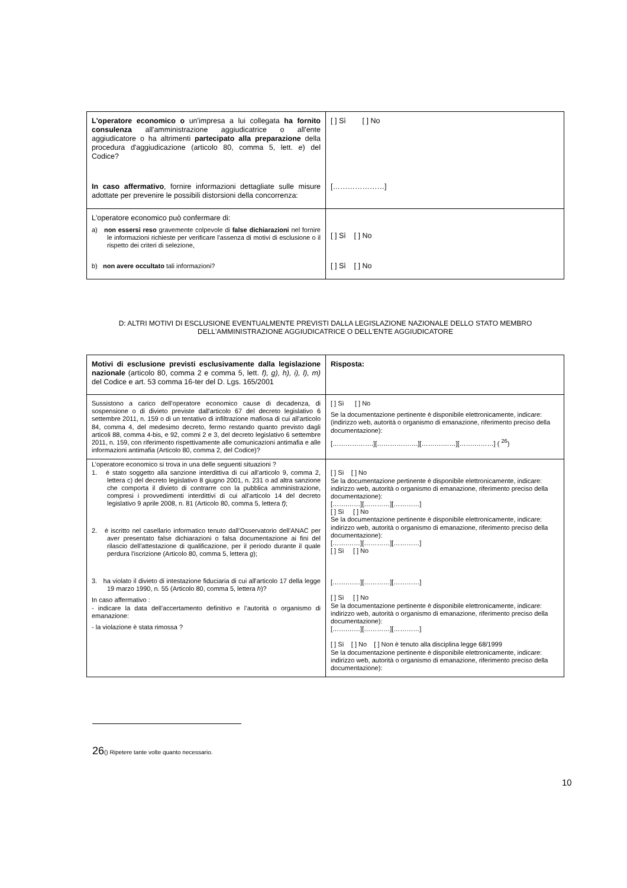| L'operatore economico o un'impresa a lui collegata ha fornito consulenza all'amministrazione aggiudicatrice o all'ente aggiudicatore o ha altrimenti partecipato alla preparazione della procedura d'aggiudicazione (articolo 80, comma 5, lett. e ) del Codice? In caso affermativo , fornire informazioni dettagliate sulle misure adottate per prevenire le possibili distorsioni della concorrenza: | [ ] Sì [ ] No […………………] |
| L'operatore economico può confermare di: a) non essersi reso gravemente colpevole di false dichiarazioni nel fornire le informazioni richieste per verificare l'assenza di motivi di esclusione o il rispetto dei criteri di selezione, b) non avere occultato tali informazioni? | [ ] Sì [ ] No [ ] Sì [ ] No |
D: ALTRI MOTIVI DI ESCLUSIONE EVENTUALMENTE PREVISTI DALLA LEGISLAZIONE NAZIONALE DELLO STATO MEMBRO DELL'AMMINISTRAZIONE AGGIUDICATRICE O DELL'ENTE AGGIUDICATORE
| Motivi di esclusione previsti esclusivamente dalla legislazione nazionale (articolo 80, comma 2 e comma 5, lett. f), g), h), i), l), m) del Codice e art. 53 comma 16-ter del D. Lgs. 165/2001 | Risposta: |
| Sussistono a carico dell’operatore economico cause di decadenza, di sospensione o di divieto previste dall'articolo 67 del decreto legislativo 6 settembre 2011, n. 159 o di un tentativo di infiltrazione mafiosa di cui all'articolo 84, comma 4, del medesimo decreto, fermo restando quanto previsto dagli articoli 88, comma 4-bis, e 92, commi 2 e 3, del decreto legislativo 6 settembre 2011, n. 159, con riferimento rispettivamente alle comunicazioni antimafia e alle informazioni antimafia (Articolo 80, comma 2, del Codice)? | [ ] Sì [ ] No Se la documentazione pertinente è disponibile elettronicamente, indicare: (indirizzo web, autorità o organismo di emanazione, riferimento preciso della documentazione): [……………….][……………….][……….……][…….………] ( <sup>26</sup>) |
| L’operatore economico si trova in una delle seguenti situazioni ? 1. è stato soggetto alla sanzione interdittiva di cui all'articolo 9, comma 2, lettera c) del decreto legislativo 8 giugno 2001, n. 231 o ad altra sanzione che comporta il divieto di contrarre con la pubblica amministrazione, compresi i provvedimenti interdittivi di cui all'articolo 14 del decreto legislativo 9 aprile 2008, n. 81 (Articolo 80, comma 5, lettera f) ; 2. è iscritto nel casellario informatico tenuto dall'Osservatorio dell'ANAC per aver presentato false dichiarazioni o falsa documentazione ai fini del rilascio dell'attestazione di qualificazione, per il periodo durante il quale perdura l'iscrizione (Articolo 80, comma 5, lettera g ); 3. ha violato il divieto di intestazione fiduciaria di cui all'articolo 17 della legge 19 marzo 1990, n. 55 (Articolo 80, comma 5, lettera h )? In caso affermativo : - indicare la data dell'accertamento definitivo e l’autorità o organismo di emanazione: - la violazione è stata rimossa ? | [ ] Sì [ ] No Se la documentazione pertinente è disponibile elettronicamente, indicare: indirizzo web, autorità o organismo di emanazione, riferimento preciso della documentazione): […….……][…………][…………] [ ] Sì [ ] No Se la documentazione pertinente è disponibile elettronicamente, indicare: indirizzo web, autorità o organismo di emanazione, riferimento preciso della documentazione): […….……][…………][…………] [ ] Sì [ ] No […….……][…………][…………] [ ] Sì [ ] No Se la documentazione pertinente è disponibile elettronicamente, indicare: indirizzo web, autorità o organismo di emanazione, riferimento preciso della documentazione): […….……][…………][…………] [ ] Sì [ ] No [ ] Non è tenuto alla disciplina legge 68/1999 Se la documentazione pertinente è disponibile elettronicamente, indicare: indirizzo web, autorità o organismo di emanazione, riferimento preciso della documentazione): |
26() Ripetere tante volte quanto necessario.
10